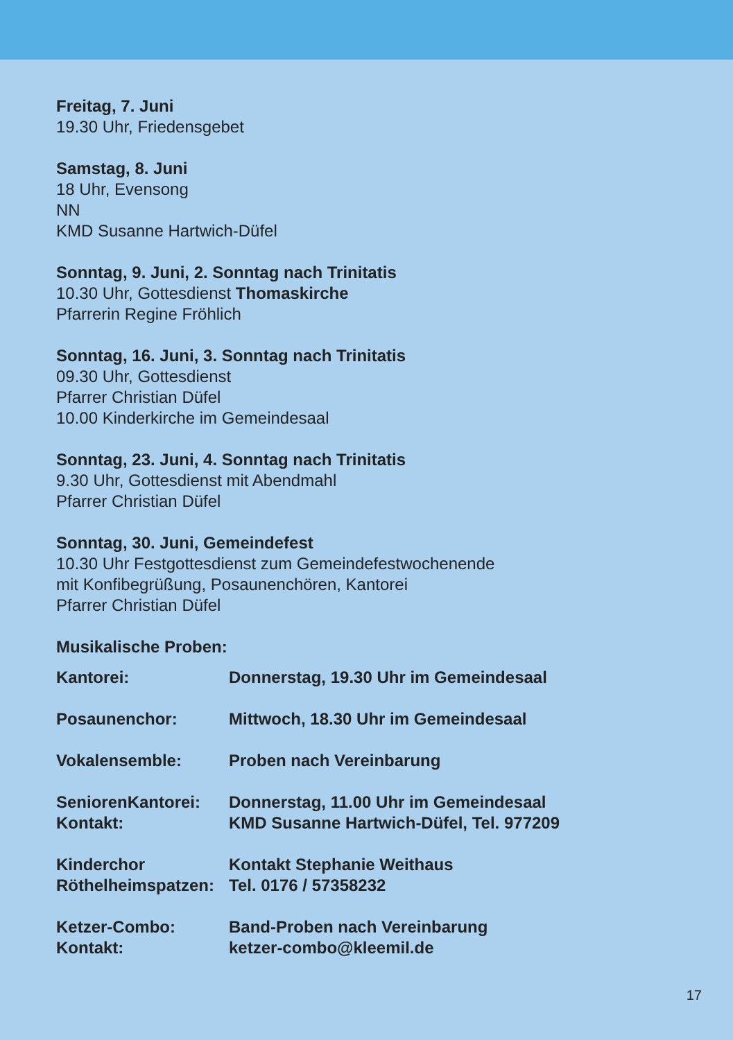Freitag, 7. Juni
19.30 Uhr, Friedensgebet
Samstag, 8. Juni
18 Uhr, Evensong
NN
KMD Susanne Hartwich-Düfel
Sonntag, 9. Juni, 2. Sonntag nach Trinitatis
10.30 Uhr, Gottesdienst Thomaskirche
Pfarrerin Regine Fröhlich
Sonntag, 16. Juni, 3. Sonntag nach Trinitatis
09.30 Uhr, Gottesdienst
Pfarrer Christian Düfel
10.00 Kinderkirche im Gemeindesaal
Sonntag, 23. Juni, 4. Sonntag nach Trinitatis
9.30 Uhr, Gottesdienst mit Abendmahl
Pfarrer Christian Düfel
Sonntag, 30. Juni, Gemeindefest
10.30 Uhr Festgottesdienst zum Gemeindefestwochenende
mit Konfibegrüßung, Posaunenchören, Kantorei
Pfarrer Christian Düfel
Musikalische Proben:
| Kantorei: | Donnerstag, 19.30 Uhr im Gemeindesaal |
| Posaunenchor: | Mittwoch, 18.30 Uhr im Gemeindesaal |
| Vokalensemble: | Proben nach Vereinbarung |
| SeniorenKantorei: | Donnerstag, 11.00 Uhr im Gemeindesaal |
| Kontakt: | KMD Susanne Hartwich-Düfel, Tel. 977209 |
| Kinderchor | Kontakt Stephanie Weithaus |
| Röthelheimspatzen: | Tel. 0176 / 57358232 |
| Ketzer-Combo: | Band-Proben nach Vereinbarung |
| Kontakt: | ketzer-combo@kleemil.de |
17